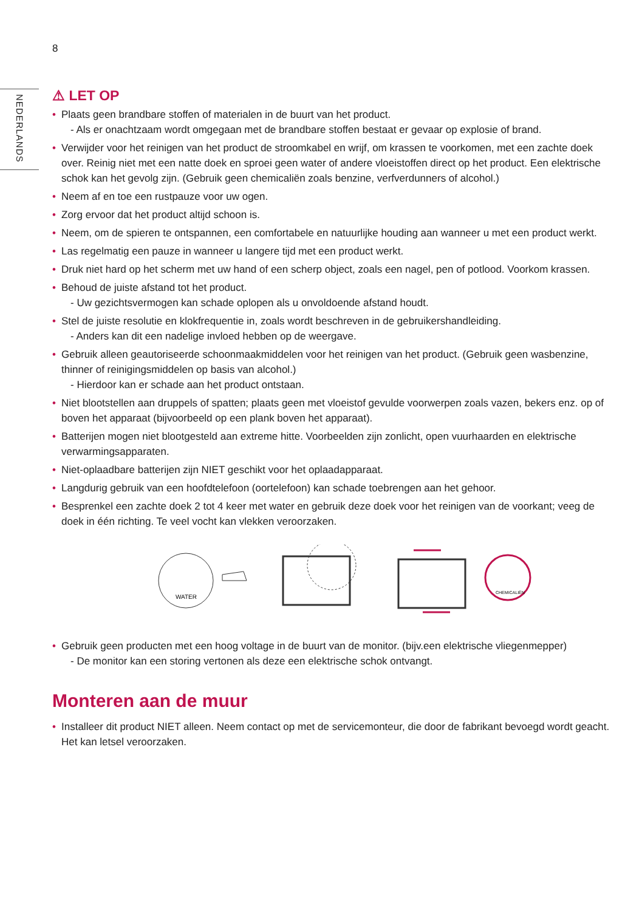8
NEDERLANDS
⚠ LET OP
• Plaats geen brandbare stoffen of materialen in de buurt van het product.
- Als er onachtzaam wordt omgegaan met de brandbare stoffen bestaat er gevaar op explosie of brand.
• Verwijder voor het reinigen van het product de stroomkabel en wrijf, om krassen te voorkomen, met een zachte doek over. Reinig niet met een natte doek en sproei geen water of andere vloeistoffen direct op het product. Een elektrische schok kan het gevolg zijn. (Gebruik geen chemicaliën zoals benzine, verfverdunners of alcohol.)
• Neem af en toe een rustpauze voor uw ogen.
• Zorg ervoor dat het product altijd schoon is.
• Neem, om de spieren te ontspannen, een comfortabele en natuurlijke houding aan wanneer u met een product werkt.
• Las regelmatig een pauze in wanneer u langere tijd met een product werkt.
• Druk niet hard op het scherm met uw hand of een scherp object, zoals een nagel, pen of potlood. Voorkom krassen.
• Behoud de juiste afstand tot het product.
- Uw gezichtsvermogen kan schade oplopen als u onvoldoende afstand houdt.
• Stel de juiste resolutie en klokfrequentie in, zoals wordt beschreven in de gebruikershandleiding.
- Anders kan dit een nadelige invloed hebben op de weergave.
• Gebruik alleen geautoriseerde schoonmaakmiddelen voor het reinigen van het product. (Gebruik geen wasbenzine, thinner of reinigingsmiddelen op basis van alcohol.)
- Hierdoor kan er schade aan het product ontstaan.
• Niet blootstellen aan druppels of spatten; plaats geen met vloeistof gevulde voorwerpen zoals vazen, bekers enz. op of boven het apparaat (bijvoorbeeld op een plank boven het apparaat).
• Batterijen mogen niet blootgesteld aan extreme hitte. Voorbeelden zijn zonlicht, open vuurhaarden en elektrische verwarmingsapparaten.
• Niet-oplaadbare batterijen zijn NIET geschikt voor het oplaadapparaat.
• Langdurig gebruik van een hoofdtelefoon (oortelefoon) kan schade toebrengen aan het gehoor.
• Besprenkel een zachte doek 2 tot 4 keer met water en gebruik deze doek voor het reinigen van de voorkant; veeg de doek in één richting. Te veel vocht kan vlekken veroorzaken.
WATER
CHEMICALIËN
• Gebruik geen producten met een hoog voltage in de buurt van de monitor. (bijv.een elektrische vliegenmepper)
- De monitor kan een storing vertonen als deze een elektrische schok ontvangt.
Monteren aan de muur
• Installeer dit product NIET alleen. Neem contact op met de servicemonteur, die door de fabrikant bevoegd wordt geacht. Het kan letsel veroorzaken.